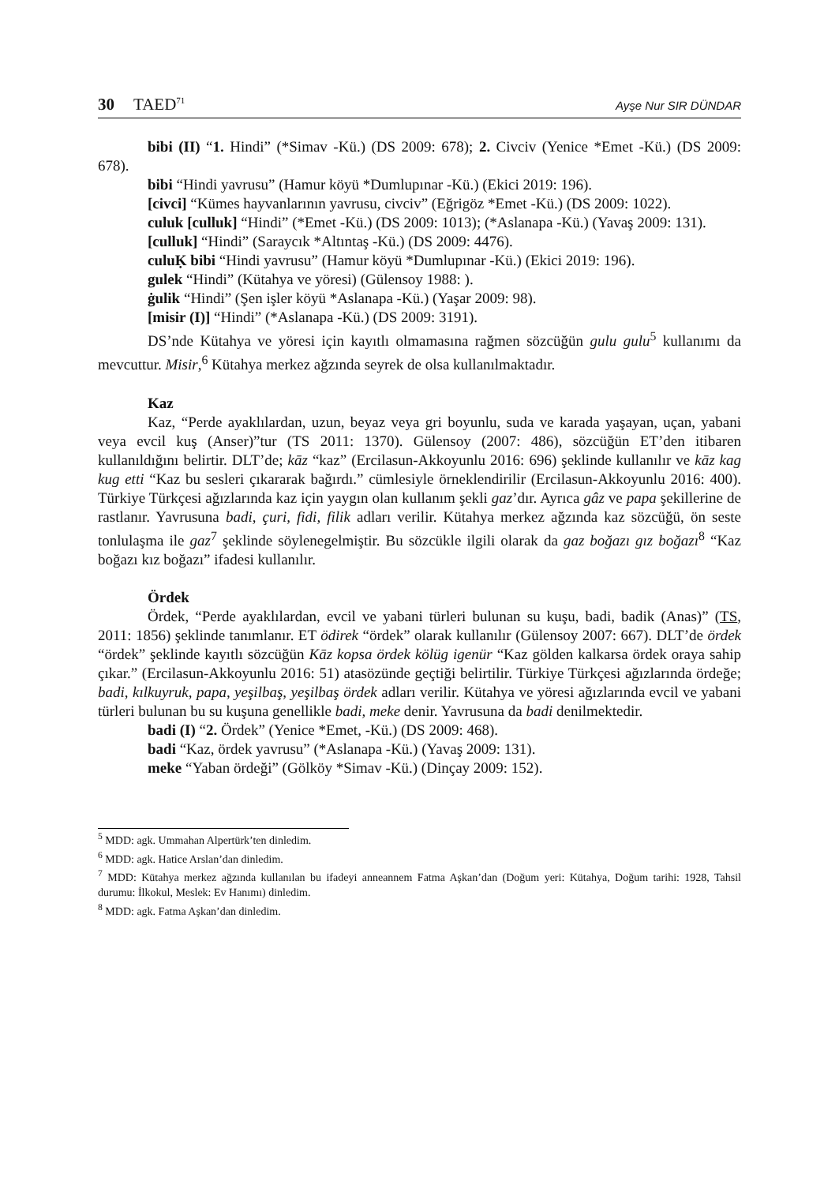30 TAED<sup>71</sup> Ayşe Nur SIR DÜNDAR
bibi (II) “1. Hindi” (*Simav -Kü.) (DS 2009: 678); 2. Civciv (Yenice *Emet -Kü.) (DS 2009: 678).
bibi “Hindi yavrusu” (Hamur köyü *Dumlupınar -Kü.) (Ekici 2019: 196).
[civci] “Kümes hayvanlarının yavrusu, civciv” (Eğrigöz *Emet -Kü.) (DS 2009: 1022).
culuk [culluk] “Hindi” (*Emet -Kü.) (DS 2009: 1013); (*Aslanapa -Kü.) (Yavaş 2009: 131).
[culluk] “Hindi” (Saraycık *Altıntaş -Kü.) (DS 2009: 4476).
culuḲ bibi “Hindi yavrusu” (Hamur köyü *Dumlupınar -Kü.) (Ekici 2019: 196).
gulek “Hindi” (Kütahya ve yöresi) (Gülensoy 1988: ).
ġulik “Hindi” (Şen işler köyü *Aslanapa -Kü.) (Yaşar 2009: 98).
[misir (I)] “Hindi” (*Aslanapa -Kü.) (DS 2009: 3191).
DS’nde Kütahya ve yöresi için kayıtlı olmamasına rağmen sözcüğün gulu gulu<sup>5</sup> kullanımı da mevcuttur. Misir,<sup>6</sup> Kütahya merkez ağzında seyrek de olsa kullanılmaktadır.
Kaz
Kaz, “Perde ayaklılardan, uzun, beyaz veya gri boyunlu, suda ve karada yaşayan, uçan, yabani veya evcil kuş (Anser)”tur (TS 2011: 1370). Gülensoy (2007: 486), sözcüğün ET’den itibaren kullanıldığını belirtir. DLT’de; kāz “kaz” (Ercilasun-Akkoyunlu 2016: 696) şeklinde kullanılır ve kāz kag kug etti “Kaz bu sesleri çıkararak bağırdı.” cümlesiyle örneklendirilir (Ercilasun-Akkoyunlu 2016: 400). Türkiye Türkçesi ağızlarında kaz için yaygın olan kullanım şekli gaz’dır. Ayrıca gâz ve papa şekillerine de rastlanır. Yavrusuna badi, çuri, fidi, filik adları verilir. Kütahya merkez ağzında kaz sözcüğü, ön seste tonlulaşma ile gaz<sup>7</sup> şeklinde söylenegelmiştir. Bu sözcükle ilgili olarak da gaz boğazı gız boğazı<sup>8</sup> “Kaz boğazı kız boğazı” ifadesi kullanılır.
Ördek
Ördek, “Perde ayaklılardan, evcil ve yabani türleri bulunan su kuşu, badi, badik (Anas)” (TS, 2011: 1856) şeklinde tanımlanır. ET ödirek “ördek” olarak kullanılır (Gülensoy 2007: 667). DLT’de ördek “ördek” şeklinde kayıtlı sözcüğün Kāz kopsa ördek kölüg igenür “Kaz gölden kalkarsa ördek oraya sahip çıkar.” (Ercilasun-Akkoyunlu 2016: 51) atasözünde geçtiği belirtilir. Türkiye Türkçesi ağızlarında ördeğe; badi, kılkuyruk, papa, yeşilbaş, yeşilbaş ördek adları verilir. Kütahya ve yöresi ağızlarında evcil ve yabani türleri bulunan bu su kuşuna genellikle badi, meke denir. Yavrusuna da badi denilmektedir.
badi (I) “2. Ördek” (Yenice *Emet, -Kü.) (DS 2009: 468).
badi “Kaz, ördek yavrusu” (*Aslanapa -Kü.) (Yavaş 2009: 131).
meke “Yaban ördeği” (Gölköy *Simav -Kü.) (Dinçay 2009: 152).
<sup>5</sup> MDD: agk. Ummahan Alpertürk’ten dinledim.
<sup>6</sup> MDD: agk. Hatice Arslan’dan dinledim.
<sup>7</sup> MDD: Kütahya merkez ağzında kullanılan bu ifadeyi anneannem Fatma Aşkan’dan (Doğum yeri: Kütahya, Doğum tarihi: 1928, Tahsil durumu: İlkokul, Meslek: Ev Hanımı) dinledim.
<sup>8</sup> MDD: agk. Fatma Aşkan’dan dinledim.